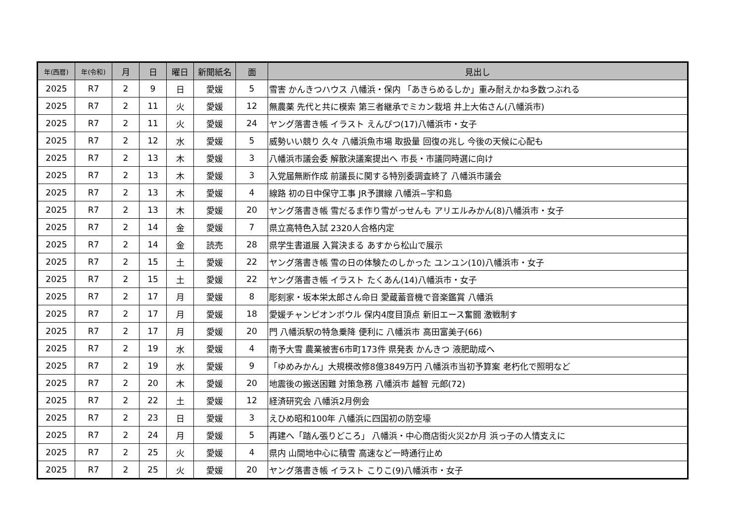| 年(西暦) | 年(令和) | 月 | 日 | 曜日 | 新聞紙名 | 面 | 見出し |
| --- | --- | --- | --- | --- | --- | --- | --- |
| 2025 | R7 | 2 | 9 | 日 | 愛媛 | 5 | 雪害 かんきつハウス 八幡浜・保内 「あきらめるしか」重み耐えかね多数つぶれる |
| 2025 | R7 | 2 | 11 | 火 | 愛媛 | 12 | 無農薬 先代と共に模索 第三者継承でミカン栽培 井上大佑さん(八幡浜市) |
| 2025 | R7 | 2 | 11 | 火 | 愛媛 | 24 | ヤング落書き帳 イラスト えんぴつ(17)八幡浜市・女子 |
| 2025 | R7 | 2 | 12 | 水 | 愛媛 | 5 | 威勢いい競り 久々 八幡浜魚市場 取扱量 回復の兆し 今後の天候に心配も |
| 2025 | R7 | 2 | 13 | 木 | 愛媛 | 3 | 八幡浜市議会委 解散決議案提出へ 市長・市議同時選に向け |
| 2025 | R7 | 2 | 13 | 木 | 愛媛 | 3 | 入党届無断作成 前議長に関する特別委調査終了 八幡浜市議会 |
| 2025 | R7 | 2 | 13 | 木 | 愛媛 | 4 | 線路 初の日中保守工事 JR予讃線 八幡浜−宇和島 |
| 2025 | R7 | 2 | 13 | 木 | 愛媛 | 20 | ヤング落書き帳 雪だるま作り雪がっせんも アリエルみかん(8)八幡浜市・女子 |
| 2025 | R7 | 2 | 14 | 金 | 愛媛 | 7 | 県立高特色入試 2320人合格内定 |
| 2025 | R7 | 2 | 14 | 金 | 読売 | 28 | 県学生書道展 入賞決まる あすから松山で展示 |
| 2025 | R7 | 2 | 15 | 土 | 愛媛 | 22 | ヤング落書き帳 雪の日の体験たのしかった ユンユン(10)八幡浜市・女子 |
| 2025 | R7 | 2 | 15 | 土 | 愛媛 | 22 | ヤング落書き帳 イラスト たくあん(14)八幡浜市・女子 |
| 2025 | R7 | 2 | 17 | 月 | 愛媛 | 8 | 彫刻家・坂本栄太郎さん命日 愛蔵蓄音機で音楽鑑賞 八幡浜 |
| 2025 | R7 | 2 | 17 | 月 | 愛媛 | 18 | 愛媛チャンピオンボウル 保内4度目頂点 新旧エース奮闘 激戦制す |
| 2025 | R7 | 2 | 17 | 月 | 愛媛 | 20 | 門 八幡浜駅の特急乗降 便利に 八幡浜市 高田富美子(66) |
| 2025 | R7 | 2 | 19 | 水 | 愛媛 | 4 | 南予大雪 農業被害6市町173件 県発表 かんきつ 液肥助成へ |
| 2025 | R7 | 2 | 19 | 水 | 愛媛 | 9 | 「ゆめみかん」大規模改修8億3849万円 八幡浜市当初予算案 老朽化で照明など |
| 2025 | R7 | 2 | 20 | 木 | 愛媛 | 20 | 地震後の搬送困難 対策急務 八幡浜市 越智 元郎(72) |
| 2025 | R7 | 2 | 22 | 土 | 愛媛 | 12 | 経済研究会 八幡浜2月例会 |
| 2025 | R7 | 2 | 23 | 日 | 愛媛 | 3 | えひめ昭和100年 八幡浜に四国初の防空壕 |
| 2025 | R7 | 2 | 24 | 月 | 愛媛 | 5 | 再建へ「踏ん張りどころ」 八幡浜・中心商店街火災2か月 浜っ子の人情支えに |
| 2025 | R7 | 2 | 25 | 火 | 愛媛 | 4 | 県内 山間地中心に積雪 高速など一時通行止め |
| 2025 | R7 | 2 | 25 | 火 | 愛媛 | 20 | ヤング落書き帳 イラスト こりこ(9)八幡浜市・女子 |